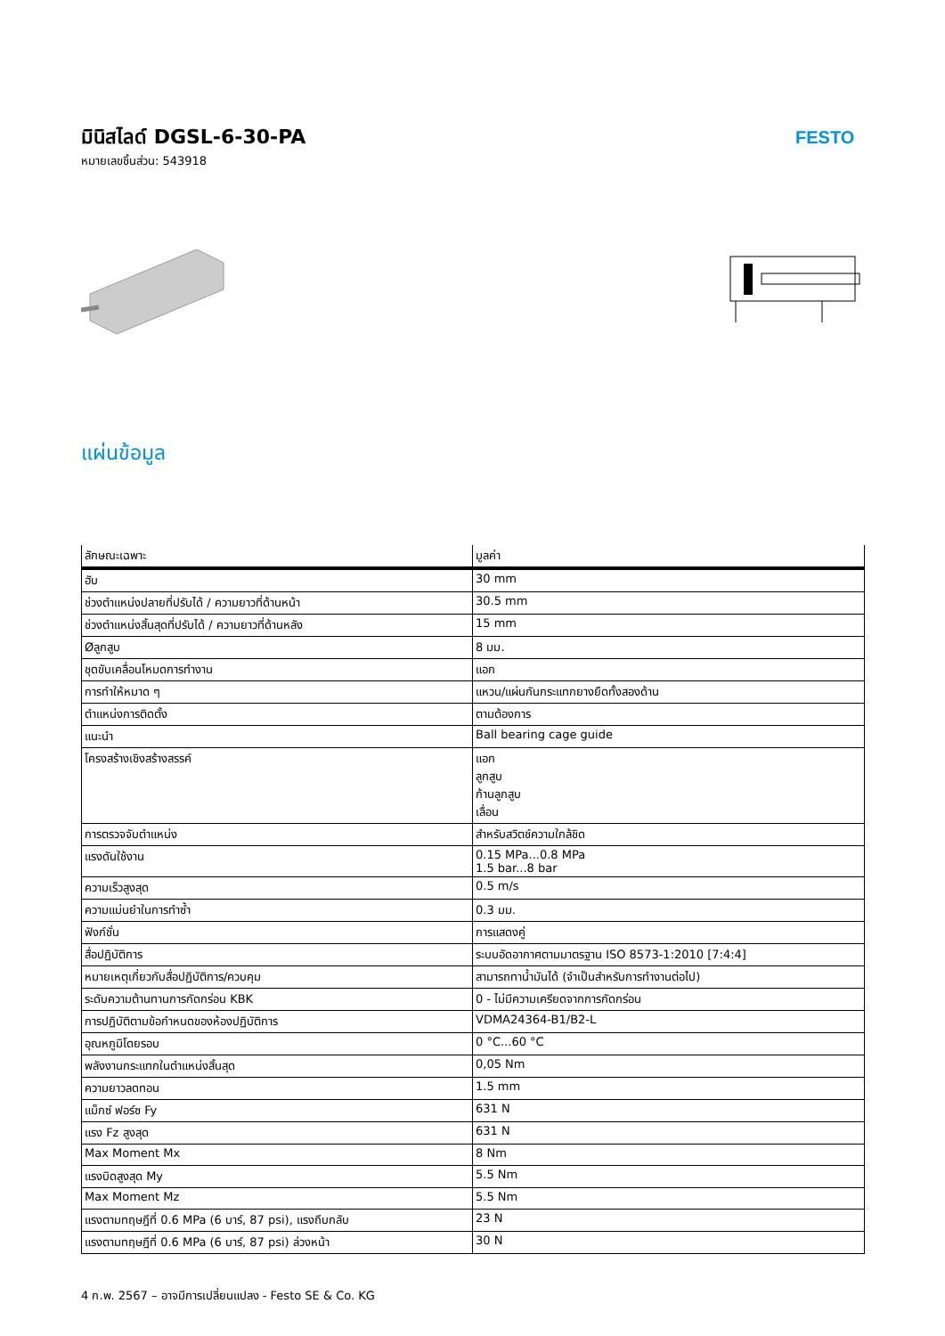มินิสไลด์ DGSL-6-30-PA
หมายเลขชิ้นส่วน: 543918
FESTO
แผ่นข้อมูล
| ลักษณะเฉพาะ | มูลค่า |
| --- | --- |
| ฮับ | 30 mm |
| ช่วงตำแหน่งปลายที่ปรับได้ / ความยาวที่ด้านหน้า | 30.5 mm |
| ช่วงตำแหน่งสิ้นสุดที่ปรับได้ / ความยาวที่ด้านหลัง | 15 mm |
| Øลูกสูบ | 8 มม. |
| ชุดขับเคลื่อนโหมดการทำงาน | แอก |
| การทำให้หมาด ๆ | แหวน/แผ่นกันกระแทกยางยืดทั้งสองด้าน |
| ตำแหน่งการติดตั้ง | ตามต้องการ |
| แนะนำ | Ball bearing cage guide |
| โครงสร้างเชิงสร้างสรรค์ | แอก ลูกสูบ ก้านลูกสูบ เลื่อน |
| การตรวจจับตำแหน่ง | สำหรับสวิตช์ความใกล้ชิด |
| แรงดันใช้งาน | 0.15 MPa...0.8 MPa 1.5 bar...8 bar |
| ความเร็วสูงสุด | 0.5 m/s |
| ความแม่นยำในการทำซ้ำ | 0.3 มม. |
| ฟังก์ชั่น | การแสดงคู่ |
| สื่อปฏิบัติการ | ระบบอัดอากาศตามมาตรฐาน ISO 8573-1:2010 [7:4:4] |
| หมายเหตุเกี่ยวกับสื่อปฏิบัติการ/ควบคุม | สามารถทาน้ำมันได้ (จำเป็นสำหรับการทำงานต่อไป) |
| ระดับความต้านทานการกัดกร่อน KBK | 0 - ไม่มีความเครียดจากการกัดกร่อน |
| การปฏิบัติตามข้อกำหนดของห้องปฏิบัติการ | VDMA24364-B1/B2-L |
| อุณหภูมิโดยรอบ | 0 °C...60 °C |
| พลังงานกระแทกในตำแหน่งสิ้นสุด | 0,05 Nm |
| ความยาวลดทอน | 1.5 mm |
| แม็กซ์ ฟอร์ซ Fy | 631 N |
| แรง Fz สูงสุด | 631 N |
| Max Moment Mx | 8 Nm |
| แรงบิดสูงสุด My | 5.5 Nm |
| Max Moment Mz | 5.5 Nm |
| แรงตามทฤษฎีที่ 0.6 MPa (6 บาร์, 87 psi), แรงถีบกลับ | 23 N |
| แรงตามทฤษฎีที่ 0.6 MPa (6 บาร์, 87 psi) ล่วงหน้า | 30 N |
4 ก.พ. 2567 – อาจมีการเปลี่ยนแปลง - Festo SE & Co. KG